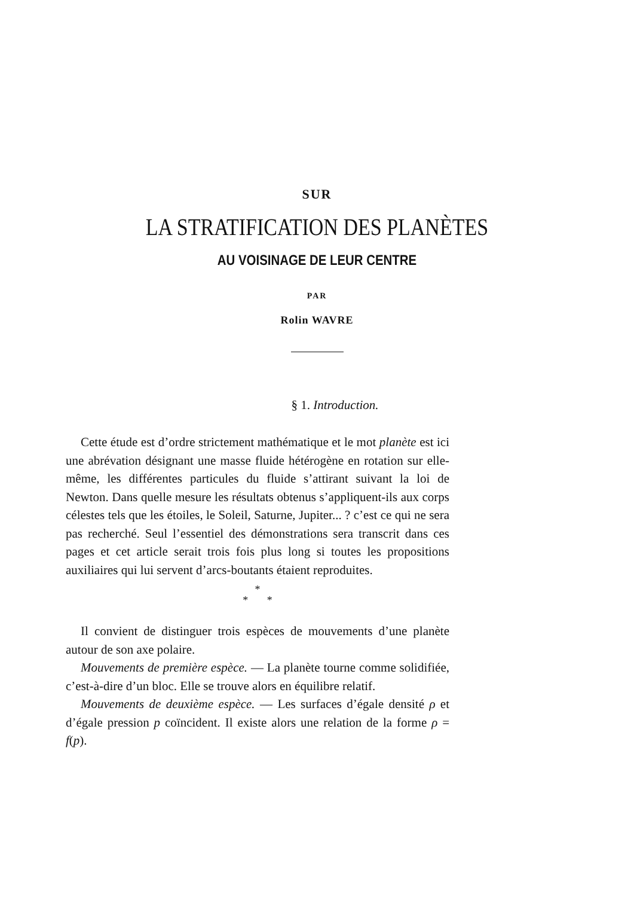SUR
LA STRATIFICATION DES PLANÈTES
AU VOISINAGE DE LEUR CENTRE
PAR
Rolin WAVRE
§ 1. Introduction.
Cette étude est d’ordre strictement mathématique et le mot planète est ici une abrévation désignant une masse fluide hétérogène en rotation sur elle-même, les différentes particules du fluide s’attirant suivant la loi de Newton. Dans quelle mesure les résultats obtenus s’appliquent-ils aux corps célestes tels que les étoiles, le Soleil, Saturne, Jupiter... ? c’est ce qui ne sera pas recherché. Seul l’essentiel des démonstrations sera transcrit dans ces pages et cet article serait trois fois plus long si toutes les propositions auxiliaires qui lui servent d’arcs-boutants étaient reproduites.
*
* *
Il convient de distinguer trois espèces de mouvements d’une planète autour de son axe polaire.
Mouvements de première espèce. — La planète tourne comme solidifiée, c’est-à-dire d’un bloc. Elle se trouve alors en équilibre relatif.
Mouvements de deuxième espèce. — Les surfaces d’égale densité ρ et d’égale pression p coïncident. Il existe alors une relation de la forme ρ = f(p).